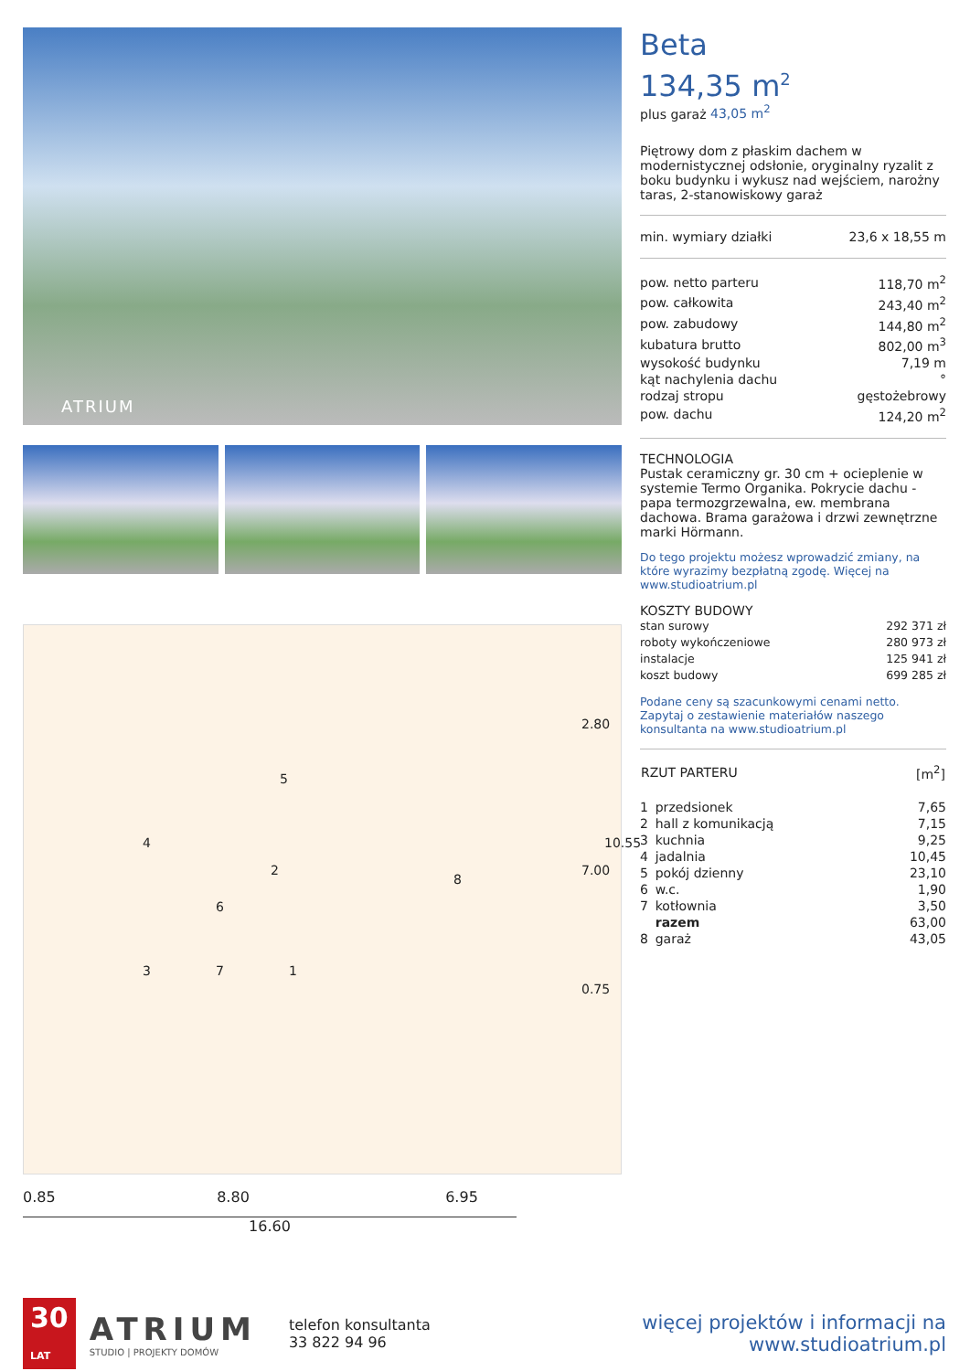ATRIUM
5
4
2
6
8
3 7 1
2.80
7.00
10.55
0.75
0.85 8.80 6.95
16.60
Beta
134,35 m<sup>2</sup>
plus garaż 43,05 m<sup>2</sup>
Piętrowy dom z płaskim dachem w modernistycznej odsłonie, oryginalny ryzalit z boku budynku i wykusz nad wejściem, narożny taras, 2-stanowiskowy garaż
| min. wymiary działki | 23,6 x 18,55 m |
| pow. netto parteru | 118,70 m<sup>2</sup> |
| pow. całkowita | 243,40 m<sup>2</sup> |
| pow. zabudowy | 144,80 m<sup>2</sup> |
| kubatura brutto | 802,00 m<sup>3</sup> |
| wysokość budynku | 7,19 m |
| kąt nachylenia dachu | ° |
| rodzaj stropu | gęstożebrowy |
| pow. dachu | 124,20 m<sup>2</sup> |
TECHNOLOGIA
Pustak ceramiczny gr. 30 cm + ocieplenie w systemie Termo Organika. Pokrycie dachu - papa termozgrzewalna, ew. membrana dachowa. Brama garażowa i drzwi zewnętrzne marki Hörmann.
Do tego projektu możesz wprowadzić zmiany, na które wyrazimy bezpłatną zgodę. Więcej na www.studioatrium.pl
KOSZTY BUDOWY
| stan surowy | 292 371 zł |
| roboty wykończeniowe | 280 973 zł |
| instalacje | 125 941 zł |
| koszt budowy | 699 285 zł |
Podane ceny są szacunkowymi cenami netto. Zapytaj o zestawienie materiałów naszego konsultanta na www.studioatrium.pl
| RZUT PARTERU | | [m<sup>2</sup>] |
| --- | --- | --- |
| 1 | przedsionek | 7,65 |
| 2 | hall z komunikacją | 7,15 |
| 3 | kuchnia | 9,25 |
| 4 | jadalnia | 10,45 |
| 5 | pokój dzienny | 23,10 |
| 6 | w.c. | 1,90 |
| 7 | kotłownia | 3,50 |
| | razem | 63,00 |
| 8 | garaż | 43,05 |
30
LAT
ATRIUM
STUDIO | PROJEKTY DOMÓW
telefon konsultanta
33 822 94 96
więcej projektów i informacji na
www.studioatrium.pl